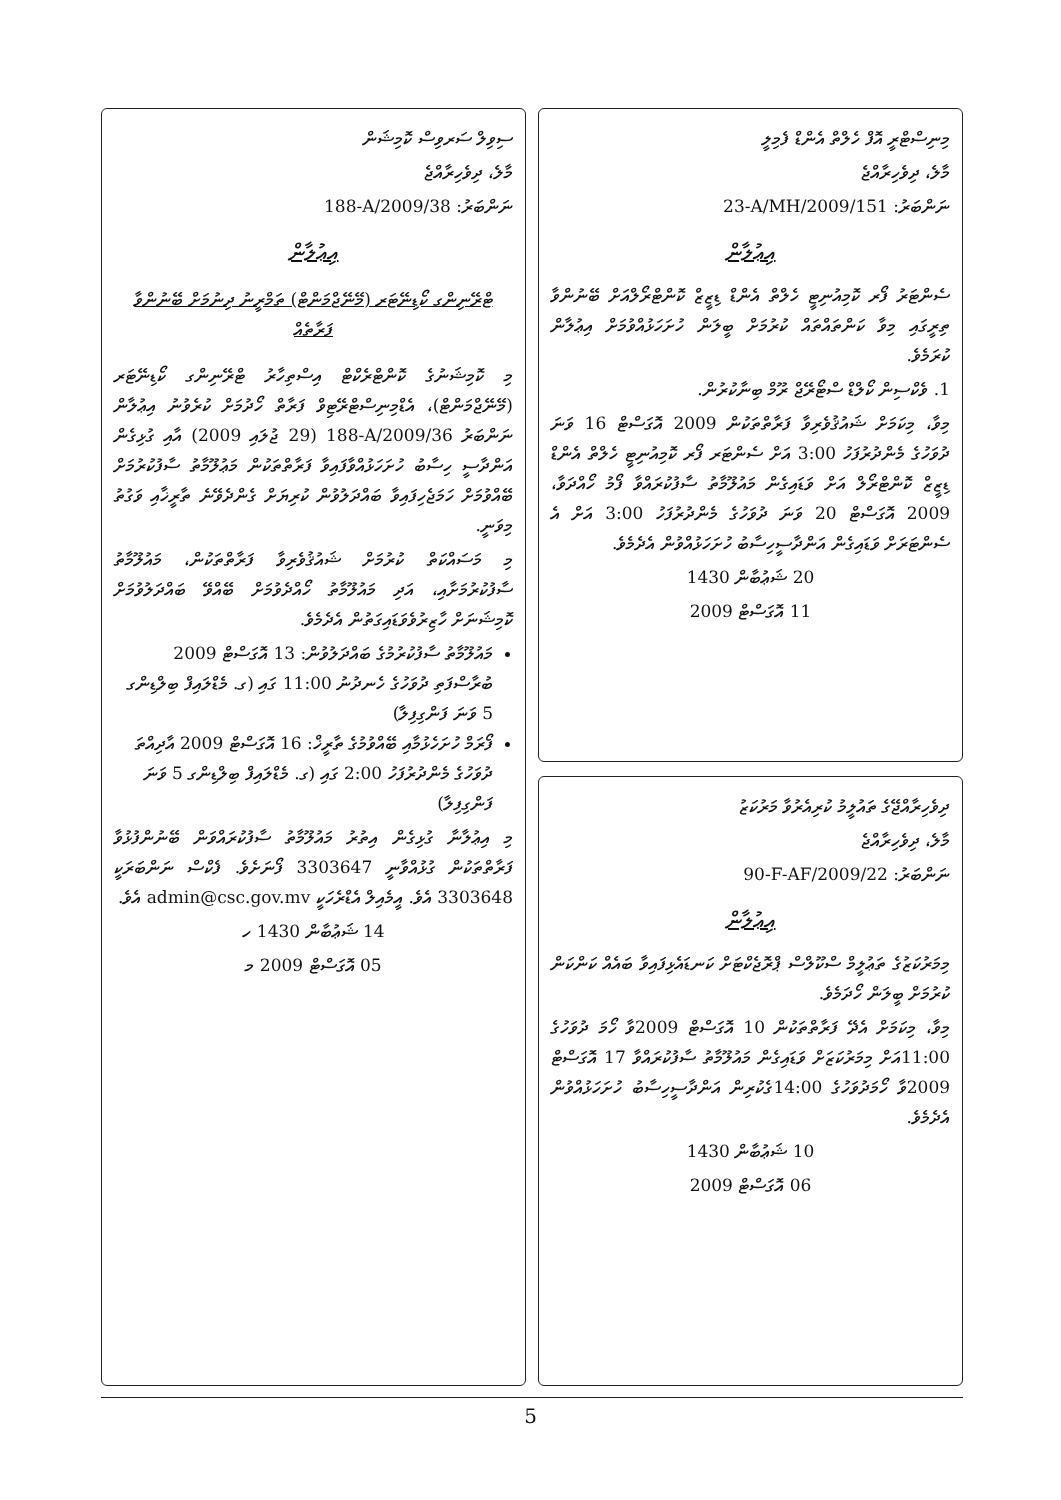މިނިސްޓްރީ އޮފް ހެލްތް އެންޑް ފެމިލީ
މާލެ، ދިވެހިރާއްޖެ
ނަންބަރު: 23-A/MH/2009/151
އިޢުލާން
ސެންޓަރު ފޯރ ކޮމިއުނިޓީ ހެލްތް އެންޑް ޑިޒީޒް ކޮންޓްރޯލްއަށް ބޭނުންވާ ތިރީގައި މިވާ ކަންތައްތައް ކުރުމަށް ބީލަން ހުށަހަޅުއްވުމަށް އިޢުލާން ކުރަމެވެ.
1. ވެކްސިން ކޯލްޑް ސްޓޯރޭޖް ރޫމް ބިނާކުރުން.
މިވާ، މިކަމަށް ޝައުޤުވެރިވާ ފަރާތްތަކުން 2009 އޮގަސްޓް 16 ވަނަ ދުވަހުގެ މެންދުރުފަހު 3:00 އަށް ސެންޓަރ ފޯރ ކޮމިއުނިޓީ ހެލްތް އެންޑް ޑިޒީޒް ކޮންޓްރޯލް އަށް ވަޑައިގެން މައުލޫމާތު ސާފުކުރައްވާ ފޯމު ހޯއްދަވާ، 2009 އޮގަސްޓް 20 ވަނަ ދުވަހުގެ މެންދުރުފަހު 3:00 އަށް އެ ސެންޓަރަށް ވަޑައިގެން އަންދާސީހިސާބު ހުށަހަޅުއްވުން އެދެމެވެ.
20 ޝަޢުބާން 1430
11 އޮގަސްޓް 2009
ދިވެހިރާއްޖޭގެ ތައުލީމު ކުރިއެރުވާ މަރުކަޒު
މާލެ، ދިވެހިރާއްޖެ
ނަންބަރު: 90-F-AF/2009/22
އިޢުލާން
މިމަރުކަޒުގެ ތަޢުލީމް ސްކޫލްސް ޕްރޮޖެކްޓަށް ކަނޑައެޅިފައިވާ ބައެއް ކަންކަން ކުރުމަށް ބީލަން ހޯދަމެވެ.
މިވާ، މިކަމަށް އެދޭ ފަރާތްތަކުން 10 އޮގަސްޓް 2009ވާ ހޯމަ ދުވަހުގެ 11:00އަށް މިމަރުކަޒަށް ވަޑައިގެން މައުލޫމާތު ސާފުކުރައްވާ 17 އޮގަސްޓް 2009ވާ ހޯމަދުވަހުގެ 14:00ގެކުރިން އަންދާސީހިސާބު ހުށަހަޅުއްވުން އެދެމެވެ.
10 ޝަޢުބާން 1430
06 އޮގަސްޓް 2009
ސިވިލް ސަރވިސް ކޮމިޝަން
މާލެ، ދިވެހިރާއްޖެ
ނަންބަރު: 188-A/2009/38
އިޢުލާން
ޓްރޭނިންގ ކޯޑިނޭޓަރ (މޭނޭޖްމަންޓް) ތަމްރީނު ދިނުމަށް ބޭނުންވާ ފަރާތެއް
މި ކޮމިޝަނުގެ ކޮންޓްރެކްޓް އިސްތިހާރު ޓްރޭނިންގ ކޯޑިނޭޓަރ (މޭނޭޖްމަންޓް)، އެޑްމިނިސްޓްރޭޓިވް ފަރާތް ހޯދުމަށް ކުރެވުނު އިޢުލާން ނަންބަރު 188-A/2009/36 (29 ޖުލައި 2009) އާއި ގުޅިގެން އަންދާސީ ހިސާބު ހުށަހަޅުއްވާފައިވާ ފަރާތްތަކުން މަޢުލޫމާތު ސާފުކުރުމަށް ބޭއްވުމަށް ހަމަޖެހިފައިވާ ބައްދަލުވުން ކުރިޔަށް ގެންދެވޭނެ ތާރީޚާއި ވަގުތު މިވަނީ.
މި މަސައްކަތް ކުރުމަށް ޝައުޤުވެރިވާ ފަރާތްތަކުން، މައުލޫމާތު ސާފުކުރުމަށާއި، އަދި މައުލޫމާތު ހޯއްދެވުމަށް ބޭއްވޭ ބައްދަލުވުމަށް ކޮމިޝަނަށް ހާޒިރުވެވަޑައިގަތުން އެދެމެވެ.
މައުލޫމާތު ސާފުކުރުމުގެ ބައްދަލުވުން: 13 އޮގަސްޓް 2009 ބުރާސްފަތި ދުވަހުގެ ހެނދުނު 11:00 ގައި (ގ. މެޑްލައިފް ބިލްޑިންގ 5 ވަނަ ފަންގިފިލާ)
ފޯރަމް ހުށަހެޅުމާއި ބޭއްވުމުގެ ތާރީޚް: 16 އޮގަސްޓް 2009 އާދިއްތަ ދުވަހުގެ މެންދުރުފަހު 2:00 ގައި (ގ. މެޑްލައިފް ބިލްޑިންގ 5 ވަނަ ފަންގިފިލާ)
މި އިޢުލާނާ ގުޅިގެން އިތުރު މައުލޫމާތު ސާފުކުރައްވަން ބޭނުންފުޅުވާ ފަރާތްތަކުން ގުޅުއްވާނީ 3303647 ފޯނަށެވެ. ފެކްސް ނަންބަރަކީ 3303648 އެވެ. އީމެއިލް އެޑްރެހަކީ admin@csc.gov.mv އެވެ.
14 ޝަޢުބާން 1430 ހ
05 އޮގަސްޓް 2009 މ
5